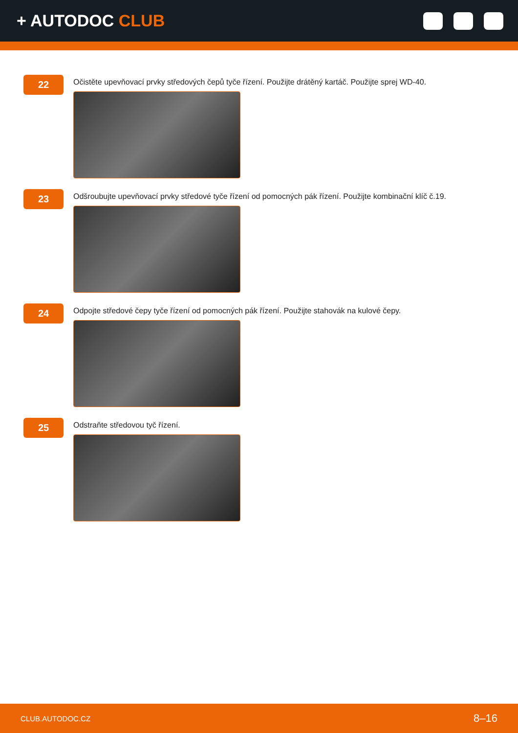+ AUTODOC CLUB
22
Očistěte upevňovací prvky středových čepů tyče řízení. Použijte drátěný kartáč. Použijte sprej WD-40.
23
Odšroubujte upevňovací prvky středové tyče řízení od pomocných pák řízení. Použijte kombinační klíč č.19.
24
Odpojte středové čepy tyče řízení od pomocných pák řízení. Použijte stahovák na kulové čepy.
25
Odstraňte středovou tyč řízení.
CLUB.AUTODOC.CZ 8–16